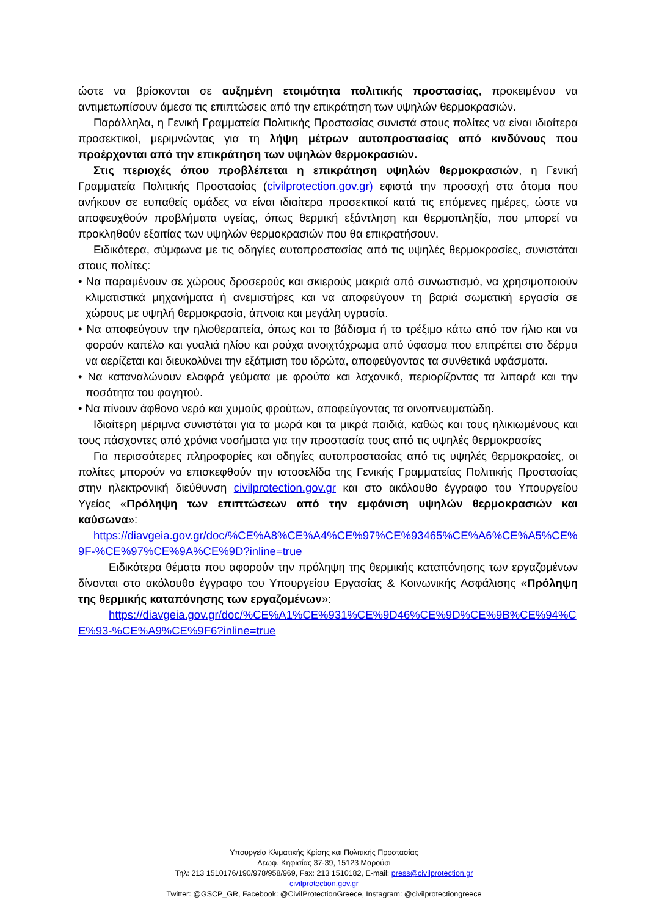ώστε να βρίσκονται σε αυξημένη ετοιμότητα πολιτικής προστασίας, προκειμένου να αντιμετωπίσουν άμεσα τις επιπτώσεις από την επικράτηση των υψηλών θερμοκρασιών.
Παράλληλα, η Γενική Γραμματεία Πολιτικής Προστασίας συνιστά στους πολίτες να είναι ιδιαίτερα προσεκτικοί, μεριμνώντας για τη λήψη μέτρων αυτοπροστασίας από κινδύνους που προέρχονται από την επικράτηση των υψηλών θερμοκρασιών.
Στις περιοχές όπου προβλέπεται η επικράτηση υψηλών θερμοκρασιών, η Γενική Γραμματεία Πολιτικής Προστασίας (civilprotection.gov.gr) εφιστά την προσοχή στα άτομα που ανήκουν σε ευπαθείς ομάδες να είναι ιδιαίτερα προσεκτικοί κατά τις επόμενες ημέρες, ώστε να αποφευχθούν προβλήματα υγείας, όπως θερμική εξάντληση και θερμοπληξία, που μπορεί να προκληθούν εξαιτίας των υψηλών θερμοκρασιών που θα επικρατήσουν.
Ειδικότερα, σύμφωνα με τις οδηγίες αυτοπροστασίας από τις υψηλές θερμοκρασίες, συνιστάται στους πολίτες:
• Να παραμένουν σε χώρους δροσερούς και σκιερούς μακριά από συνωστισμό, να χρησιμοποιούν κλιματιστικά μηχανήματα ή ανεμιστήρες και να αποφεύγουν τη βαριά σωματική εργασία σε χώρους με υψηλή θερμοκρασία, άπνοια και μεγάλη υγρασία.
• Να αποφεύγουν την ηλιοθεραπεία, όπως και το βάδισμα ή το τρέξιμο κάτω από τον ήλιο και να φορούν καπέλο και γυαλιά ηλίου και ρούχα ανοιχτόχρωμα από ύφασμα που επιτρέπει στο δέρμα να αερίζεται και διευκολύνει την εξάτμιση του ιδρώτα, αποφεύγοντας τα συνθετικά υφάσματα.
• Να καταναλώνουν ελαφρά γεύματα με φρούτα και λαχανικά, περιορίζοντας τα λιπαρά και την ποσότητα του φαγητού.
• Να πίνουν άφθονο νερό και χυμούς φρούτων, αποφεύγοντας τα οινοπνευματώδη.
Ιδιαίτερη μέριμνα συνιστάται για τα μωρά και τα μικρά παιδιά, καθώς και τους ηλικιωμένους και τους πάσχοντες από χρόνια νοσήματα για την προστασία τους από τις υψηλές θερμοκρασίες
Για περισσότερες πληροφορίες και οδηγίες αυτοπροστασίας από τις υψηλές θερμοκρασίες, οι πολίτες μπορούν να επισκεφθούν την ιστοσελίδα της Γενικής Γραμματείας Πολιτικής Προστασίας στην ηλεκτρονική διεύθυνση civilprotection.gov.gr και στο ακόλουθο έγγραφο του Υπουργείου Υγείας «Πρόληψη των επιπτώσεων από την εμφάνιση υψηλών θερμοκρασιών και καύσωνα»:
https://diavgeia.gov.gr/doc/%CE%A8%CE%A4%CE%97%CE%93465%CE%A6%CE%A5%CE%9F-%CE%97%CE%9A%CE%9D?inline=true
Ειδικότερα θέματα που αφορούν την πρόληψη της θερμικής καταπόνησης των εργαζομένων δίνονται στο ακόλουθο έγγραφο του Υπουργείου Εργασίας & Κοινωνικής Ασφάλισης «Πρόληψη της θερμικής καταπόνησης των εργαζομένων»:
https://diavgeia.gov.gr/doc/%CE%A1%CE%931%CE%9D46%CE%9D%CE%9B%CE%94%CE%93-%CE%A9%CE%9F6?inline=true
Υπουργείο Κλιματικής Κρίσης και Πολιτικής Προστασίας
Λεωφ. Κηφισίας 37-39, 15123 Μαρούσι
Τηλ: 213 1510176/190/978/958/969, Fax: 213 1510182, E-mail: press@civilprotection.gr
civilprotection.gov.gr
Twitter: @GSCP_GR, Facebook: @CivilProtectionGreece, Instagram: @civilprotectiongreece